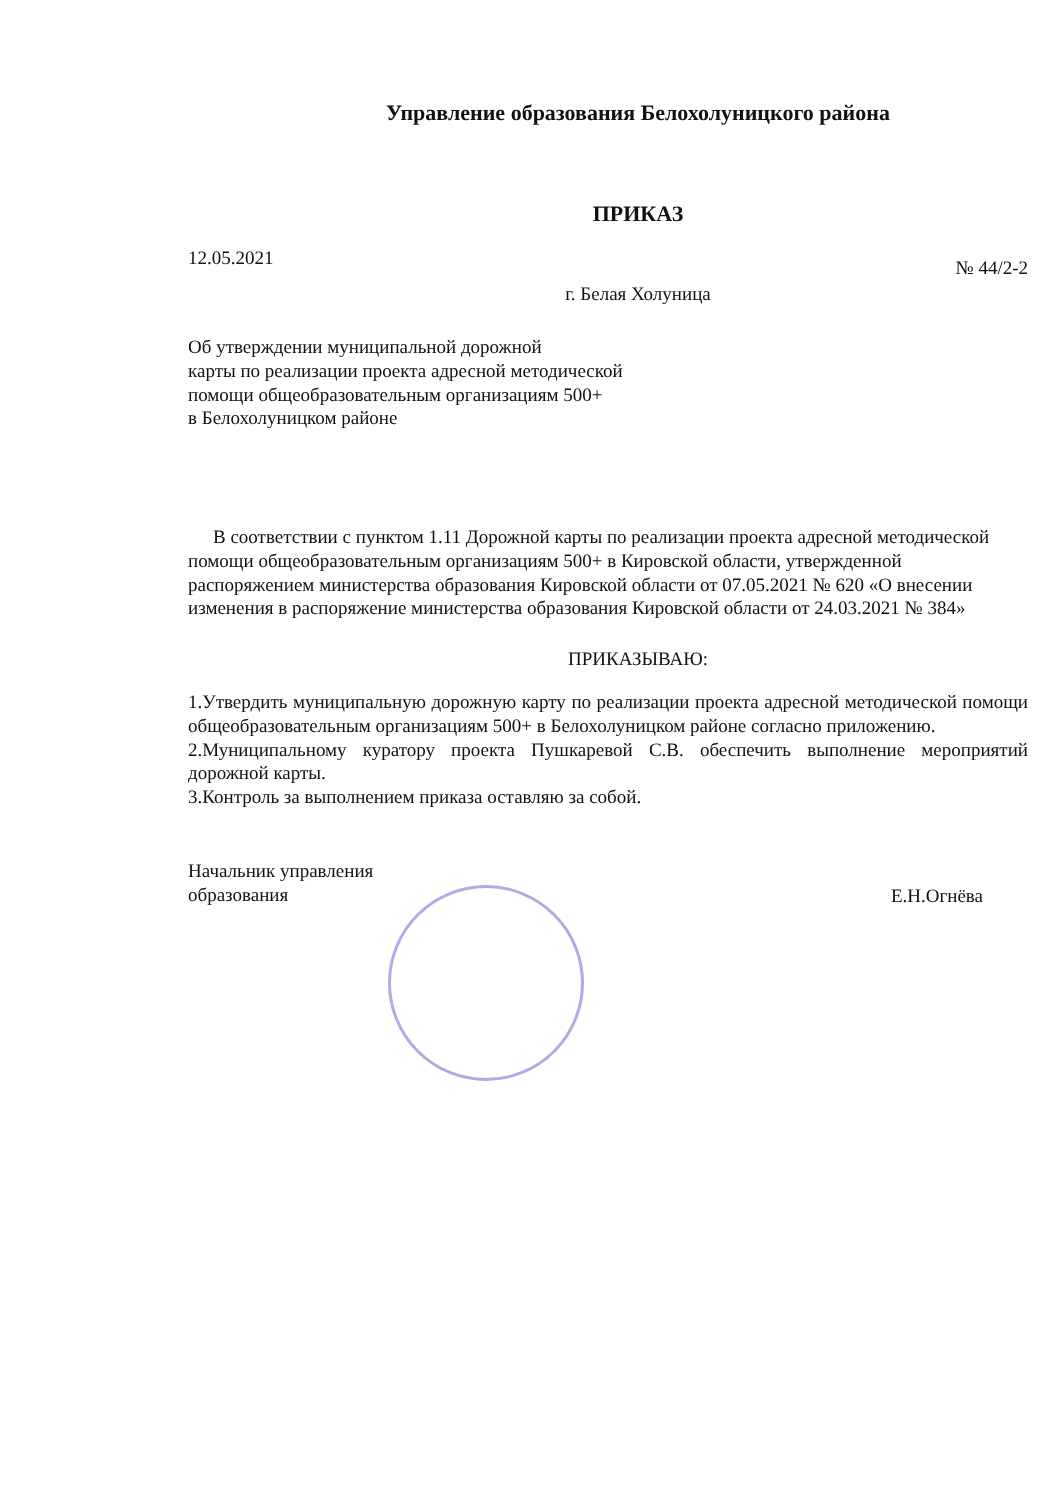Управление образования Белохолуницкого района
ПРИКАЗ
12.05.2021 № 44/2-2
г. Белая Холуница
Об утверждении муниципальной дорожной
карты по реализации проекта адресной методической
помощи общеобразовательным организациям 500+
в Белохолуницком районе
В соответствии с пунктом 1.11 Дорожной карты по реализации проекта адресной методической помощи общеобразовательным организациям 500+ в Кировской области, утвержденной распоряжением министерства образования Кировской области от 07.05.2021 № 620 «О внесении изменения в распоряжение министерства образования Кировской области от 24.03.2021 № 384»
ПРИКАЗЫВАЮ:
1.Утвердить муниципальную дорожную карту по реализации проекта адресной методической помощи общеобразовательным организациям 500+ в Белохолуницком районе согласно приложению.
2.Муниципальному куратору проекта Пушкаревой С.В. обеспечить выполнение мероприятий дорожной карты.
3.Контроль за выполнением приказа оставляю за собой.
Начальник управления
образования Е.Н.Огнёва